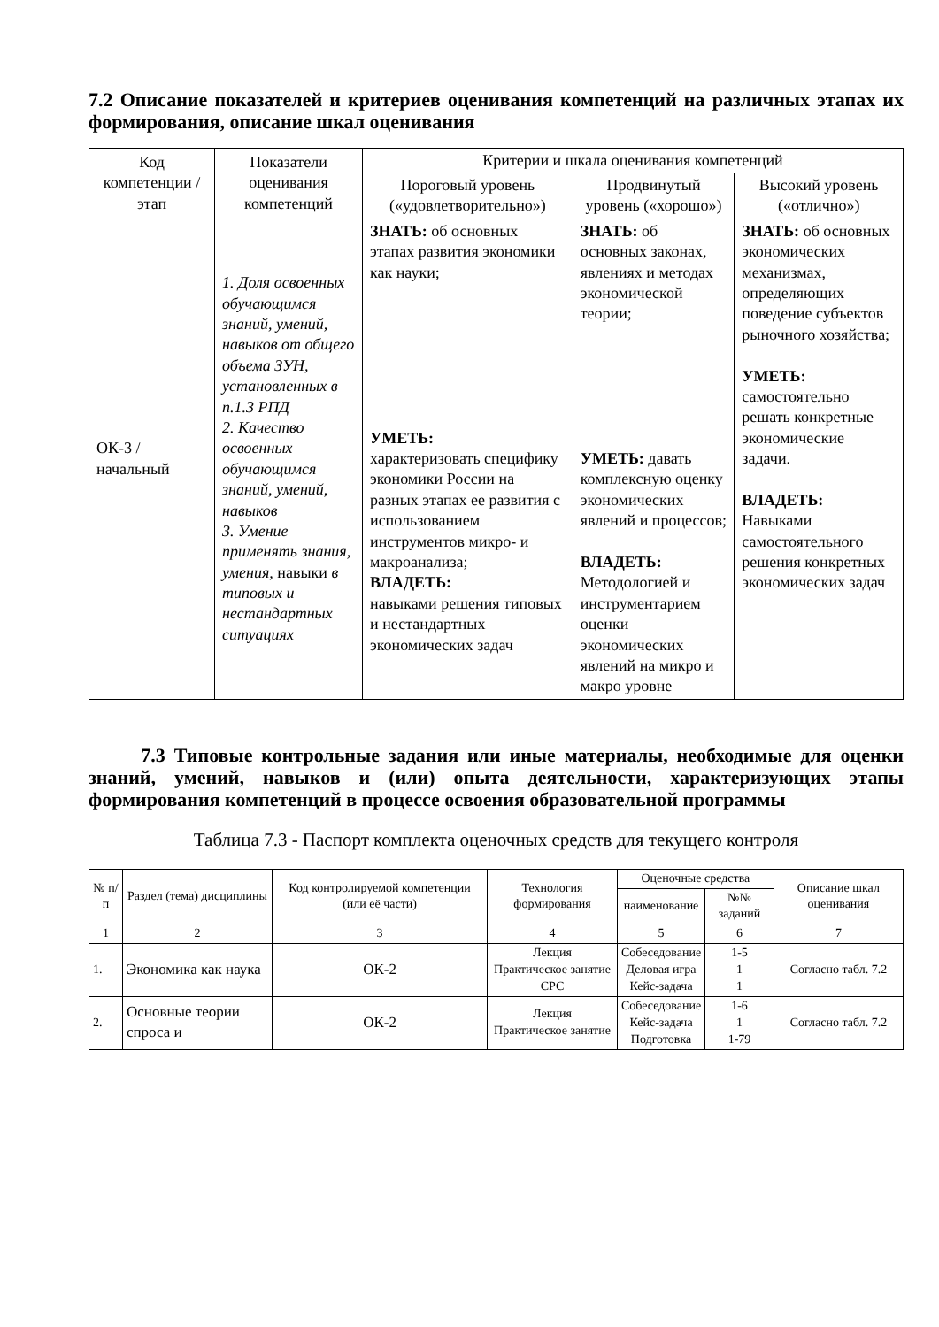7.2 Описание показателей и критериев оценивания компетенций на различных этапах их формирования, описание шкал оценивания
| Код компетенции / этап | Показатели оценивания компетенций | Критерии и шкала оценивания компетенций | | |
| --- | --- | --- | --- | --- |
| | | Пороговый уровень («удовлетворительно») | Продвинутый уровень («хорошо») | Высокий уровень («отлично») |
| ОК-3 / начальный | 1. Доля освоенных обучающимся знаний, умений, навыков от общего объема ЗУН, установленных в п.1.3 РПД 2. Качество освоенных обучающимся знаний, умений, навыков 3. Умение применять знания, умения, навыки в типовых и нестандартных ситуациях | ЗНАТЬ: об основных этапах развития экономики как науки; УМЕТЬ: характеризовать специфику экономики России на разных этапах ее развития с использованием инструментов микро- и макроанализа; ВЛАДЕТЬ: навыками решения типовых и нестандартных экономических задач | ЗНАТЬ: об основных законах, явлениях и методах экономической теории; УМЕТЬ: давать комплексную оценку экономических явлений и процессов; ВЛАДЕТЬ: Методологией и инструментарием оценки экономических явлений на микро и макро уровне | ЗНАТЬ: об основных экономических механизмах, определяющих поведение субъектов рыночного хозяйства; УМЕТЬ: самостоятельно решать конкретные экономические задачи. ВЛАДЕТЬ: Навыками самостоятельного решения конкретных экономических задач |
7.3 Типовые контрольные задания или иные материалы, необходимые для оценки знаний, умений, навыков и (или) опыта деятельности, характеризующих этапы формирования компетенций в процессе освоения образовательной программы
Таблица 7.3 - Паспорт комплекта оценочных средств для текущего контроля
| № п/п | Раздел (тема) дисциплины | Код контролируемой компетенции (или её части) | Технология формирования | Оценочные средства | | Описание шкал оценивания |
| --- | --- | --- | --- | --- | --- | --- |
| | | | | наименование | №№ заданий | |
| 1 | 2 | 3 | 4 | 5 | 6 | 7 |
| 1. | Экономика как наука | ОК-2 | Лекция Практическое занятие СРС | Собеседование Деловая игра Кейс-задача | 1-5 1 1 | Согласно табл. 7.2 |
| 2. | Основные теории спроса и | ОК-2 | Лекция Практическое занятие | Собеседование Кейс-задача Подготовка | 1-6 1 1-79 | Согласно табл. 7.2 |